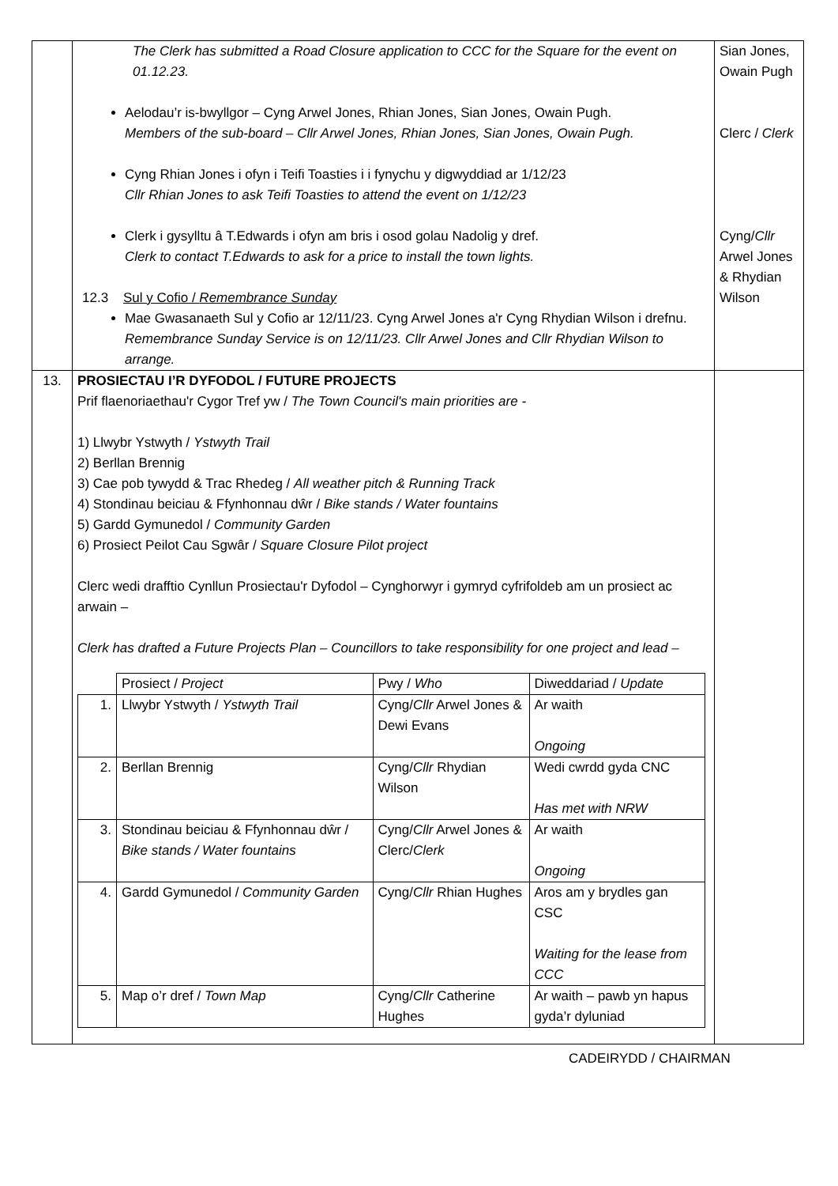| | The Clerk has submitted a Road Closure application to CCC for the Square for the event on 01.12.23. Aelodau’r is-bwyllgor – Cyng Arwel Jones, Rhian Jones, Sian Jones, Owain Pugh. Members of the sub-board – Cllr Arwel Jones, Rhian Jones, Sian Jones, Owain Pugh. Cyng Rhian Jones i ofyn i Teifi Toasties i i fynychu y digwyddiad ar 1/12/23 Cllr Rhian Jones to ask Teifi Toasties to attend the event on 1/12/23 Clerk i gysylltu â T.Edwards i ofyn am bris i osod golau Nadolig y dref. Clerk to contact T.Edwards to ask for a price to install the town lights. 12.3 Sul y Cofio / Remembrance Sunday Mae Gwasanaeth Sul y Cofio ar 12/11/23. Cyng Arwel Jones a'r Cyng Rhydian Wilson i drefnu. Remembrance Sunday Service is on 12/11/23. Cllr Arwel Jones and Cllr Rhydian Wilson to arrange. | Sian Jones, Owain Pugh Clerc / Clerk Cyng/ Cllr Arwel Jones & Rhydian Wilson |
| 13. | PROSIECTAU I’R DYFODOL / FUTURE PROJECTS Prif flaenoriaethau'r Cygor Tref yw / The Town Council's main priorities are - 1) Llwybr Ystwyth / Ystwyth Trail 2) Berllan Brennig 3) Cae pob tywydd & Trac Rhedeg / All weather pitch & Running Track 4) Stondinau beiciau & Ffynhonnau dŵr / Bike stands / Water fountains 5) Gardd Gymunedol / Community Garden 6) Prosiect Peilot Cau Sgwâr / Square Closure Pilot project Clerc wedi drafftio Cynllun Prosiectau'r Dyfodol – Cynghorwyr i gymryd cyfrifoldeb am un prosiect ac arwain – Clerk has drafted a Future Projects Plan – Councillors to take responsibility for one project and lead – / / Prosiect / Project / Pwy / Who / Diweddariad / Update / / 1. / Llwybr Ystwyth / Ystwyth Trail / Cyng/ Cllr Arwel Jones & Dewi Evans / Ar waith Ongoing / / 2. / Berllan Brennig / Cyng/ Cllr Rhydian Wilson / Wedi cwrdd gyda CNC Has met with NRW / / 3. / Stondinau beiciau & Ffynhonnau dŵr / Bike stands / Water fountains / Cyng/ Cllr Arwel Jones & Clerc/ Clerk / Ar waith Ongoing / / 4. / Gardd Gymunedol / Community Garden / Cyng/ Cllr Rhian Hughes / Aros am y brydles gan CSC Waiting for the lease from CCC / / 5. / Map o’r dref / Town Map / Cyng/ Cllr Catherine Hughes / Ar waith – pawb yn hapus gyda’r dyluniad / | |
CADEIRYDD / CHAIRMAN